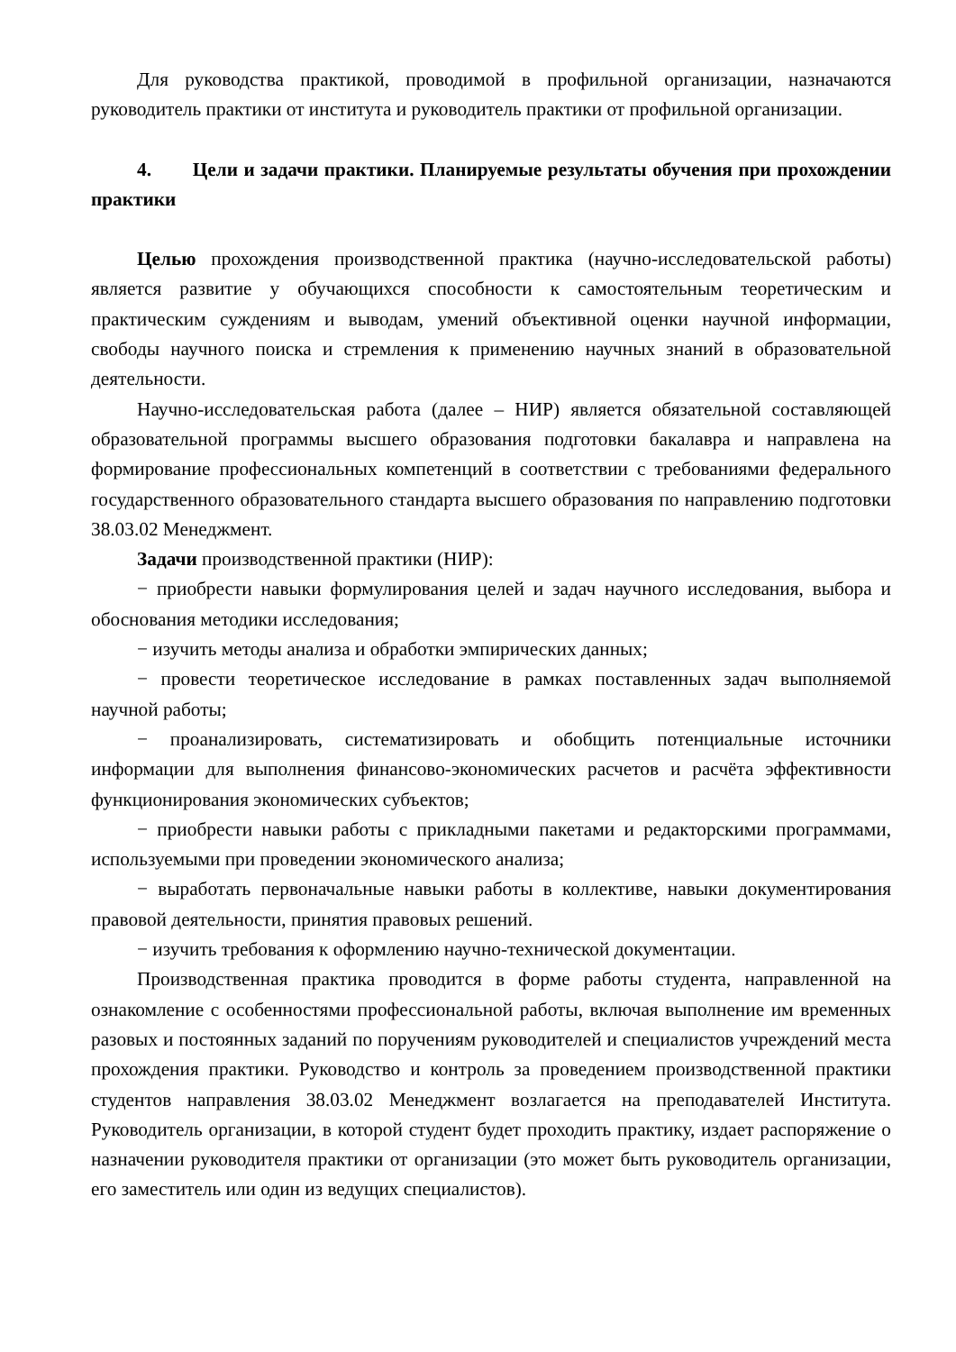Для руководства практикой, проводимой в профильной организации, назначаются руководитель практики от института и руководитель практики от профильной организации.
4. Цели и задачи практики. Планируемые результаты обучения при прохождении практики
Целью прохождения производственной практика (научно-исследовательской работы) является развитие у обучающихся способности к самостоятельным теоретическим и практическим суждениям и выводам, умений объективной оценки научной информации, свободы научного поиска и стремления к применению научных знаний в образовательной деятельности.
Научно-исследовательская работа (далее – НИР) является обязательной составляющей образовательной программы высшего образования подготовки бакалавра и направлена на формирование профессиональных компетенций в соответствии с требованиями федерального государственного образовательного стандарта высшего образования по направлению подготовки 38.03.02 Менеджмент.
Задачи производственной практики (НИР):
− приобрести навыки формулирования целей и задач научного исследования, выбора и обоснования методики исследования;
− изучить методы анализа и обработки эмпирических данных;
− провести теоретическое исследование в рамках поставленных задач выполняемой научной работы;
− проанализировать, систематизировать и обобщить потенциальные источники информации для выполнения финансово-экономических расчетов и расчёта эффективности функционирования экономических субъектов;
− приобрести навыки работы с прикладными пакетами и редакторскими программами, используемыми при проведении экономического анализа;
− выработать первоначальные навыки работы в коллективе, навыки документирования правовой деятельности, принятия правовых решений.
− изучить требования к оформлению научно-технической документации.
Производственная практика проводится в форме работы студента, направленной на ознакомление с особенностями профессиональной работы, включая выполнение им временных разовых и постоянных заданий по поручениям руководителей и специалистов учреждений места прохождения практики. Руководство и контроль за проведением производственной практики студентов направления 38.03.02 Менеджмент возлагается на преподавателей Института. Руководитель организации, в которой студент будет проходить практику, издает распоряжение о назначении руководителя практики от организации (это может быть руководитель организации, его заместитель или один из ведущих специалистов).